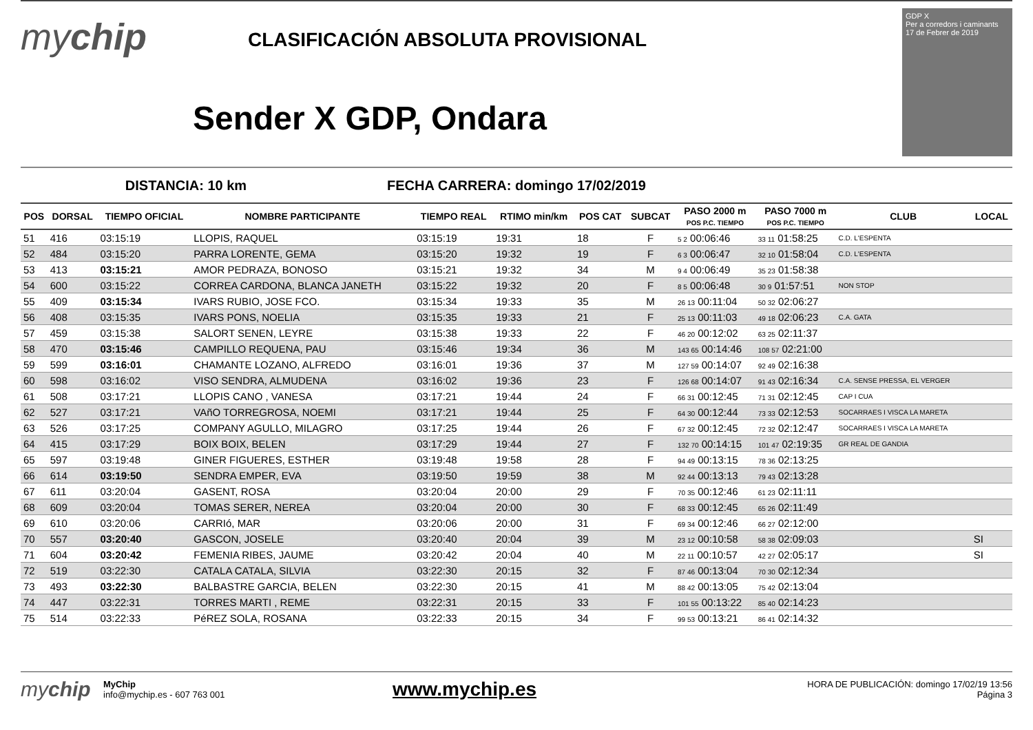mychip
CLASIFICACIÓN ABSOLUTA PROVISIONAL
Sender X GDP, Ondara
GDP X
Per a corredors i caminants
17 de Febrer de 2019
DISTANCIA: 10 km
FECHA CARRERA: domingo 17/02/2019
| POS | DORSAL | TIEMPO OFICIAL | NOMBRE PARTICIPANTE | TIEMPO REAL | RTIMO min/km | POS CAT | SUBCAT | PASO 2000 m POS P.C. TIEMPO | PASO 7000 m POS P.C. TIEMPO | CLUB | LOCAL |
| --- | --- | --- | --- | --- | --- | --- | --- | --- | --- | --- | --- |
| 51 | 416 | 03:15:19 | LLOPIS, RAQUEL | 03:15:19 | 19:31 | 18 | F | 5 2 00:06:46 | 33 11 01:58:25 | C.D. L'ESPENTA | |
| 52 | 484 | 03:15:20 | PARRA LORENTE, GEMA | 03:15:20 | 19:32 | 19 | F | 6 3 00:06:47 | 32 10 01:58:04 | C.D. L'ESPENTA | |
| 53 | 413 | 03:15:21 | AMOR PEDRAZA, BONOSO | 03:15:21 | 19:32 | 34 | M | 9 4 00:06:49 | 35 23 01:58:38 | | |
| 54 | 600 | 03:15:22 | CORREA CARDONA, BLANCA JANETH | 03:15:22 | 19:32 | 20 | F | 8 5 00:06:48 | 30 9 01:57:51 | NON STOP | |
| 55 | 409 | 03:15:34 | IVARS RUBIO, JOSE FCO. | 03:15:34 | 19:33 | 35 | M | 26 13 00:11:04 | 50 32 02:06:27 | | |
| 56 | 408 | 03:15:35 | IVARS PONS, NOELIA | 03:15:35 | 19:33 | 21 | F | 25 13 00:11:03 | 49 18 02:06:23 | C.A. GATA | |
| 57 | 459 | 03:15:38 | SALORT SENEN, LEYRE | 03:15:38 | 19:33 | 22 | F | 46 20 00:12:02 | 63 25 02:11:37 | | |
| 58 | 470 | 03:15:46 | CAMPILLO REQUENA, PAU | 03:15:46 | 19:34 | 36 | M | 143 65 00:14:46 | 108 57 02:21:00 | | |
| 59 | 599 | 03:16:01 | CHAMANTE LOZANO, ALFREDO | 03:16:01 | 19:36 | 37 | M | 127 59 00:14:07 | 92 49 02:16:38 | | |
| 60 | 598 | 03:16:02 | VISO SENDRA, ALMUDENA | 03:16:02 | 19:36 | 23 | F | 126 68 00:14:07 | 91 43 02:16:34 | C.A. SENSE PRESSA, EL VERGER | |
| 61 | 508 | 03:17:21 | LLOPIS CANO , VANESA | 03:17:21 | 19:44 | 24 | F | 66 31 00:12:45 | 71 31 02:12:45 | CAP I CUA | |
| 62 | 527 | 03:17:21 | VAñO TORREGROSA, NOEMI | 03:17:21 | 19:44 | 25 | F | 64 30 00:12:44 | 73 33 02:12:53 | SOCARRAES I VISCA LA MARETA | |
| 63 | 526 | 03:17:25 | COMPANY AGULLO, MILAGRO | 03:17:25 | 19:44 | 26 | F | 67 32 00:12:45 | 72 32 02:12:47 | SOCARRAES I VISCA LA MARETA | |
| 64 | 415 | 03:17:29 | BOIX BOIX, BELEN | 03:17:29 | 19:44 | 27 | F | 132 70 00:14:15 | 101 47 02:19:35 | GR REAL DE GANDIA | |
| 65 | 597 | 03:19:48 | GINER FIGUERES, ESTHER | 03:19:48 | 19:58 | 28 | F | 94 49 00:13:15 | 78 36 02:13:25 | | |
| 66 | 614 | 03:19:50 | SENDRA EMPER, EVA | 03:19:50 | 19:59 | 38 | M | 92 44 00:13:13 | 79 43 02:13:28 | | |
| 67 | 611 | 03:20:04 | GASENT, ROSA | 03:20:04 | 20:00 | 29 | F | 70 35 00:12:46 | 61 23 02:11:11 | | |
| 68 | 609 | 03:20:04 | TOMAS SERER, NEREA | 03:20:04 | 20:00 | 30 | F | 68 33 00:12:45 | 65 26 02:11:49 | | |
| 69 | 610 | 03:20:06 | CARRIó, MAR | 03:20:06 | 20:00 | 31 | F | 69 34 00:12:46 | 66 27 02:12:00 | | |
| 70 | 557 | 03:20:40 | GASCON, JOSELE | 03:20:40 | 20:04 | 39 | M | 23 12 00:10:58 | 58 38 02:09:03 | | SI |
| 71 | 604 | 03:20:42 | FEMENIA RIBES, JAUME | 03:20:42 | 20:04 | 40 | M | 22 11 00:10:57 | 42 27 02:05:17 | | SI |
| 72 | 519 | 03:22:30 | CATALA CATALA, SILVIA | 03:22:30 | 20:15 | 32 | F | 87 46 00:13:04 | 70 30 02:12:34 | | |
| 73 | 493 | 03:22:30 | BALBASTRE GARCIA, BELEN | 03:22:30 | 20:15 | 41 | M | 88 42 00:13:05 | 75 42 02:13:04 | | |
| 74 | 447 | 03:22:31 | TORRES MARTI , REME | 03:22:31 | 20:15 | 33 | F | 101 55 00:13:22 | 85 40 02:14:23 | | |
| 75 | 514 | 03:22:33 | PéREZ SOLA, ROSANA | 03:22:33 | 20:15 | 34 | F | 99 53 00:13:21 | 86 41 02:14:32 | | |
mychip
MyChip
info@mychip.es - 607 763 001
www.mychip.es
HORA DE PUBLICACIÓN: domingo 17/02/19 13:56
Página 3